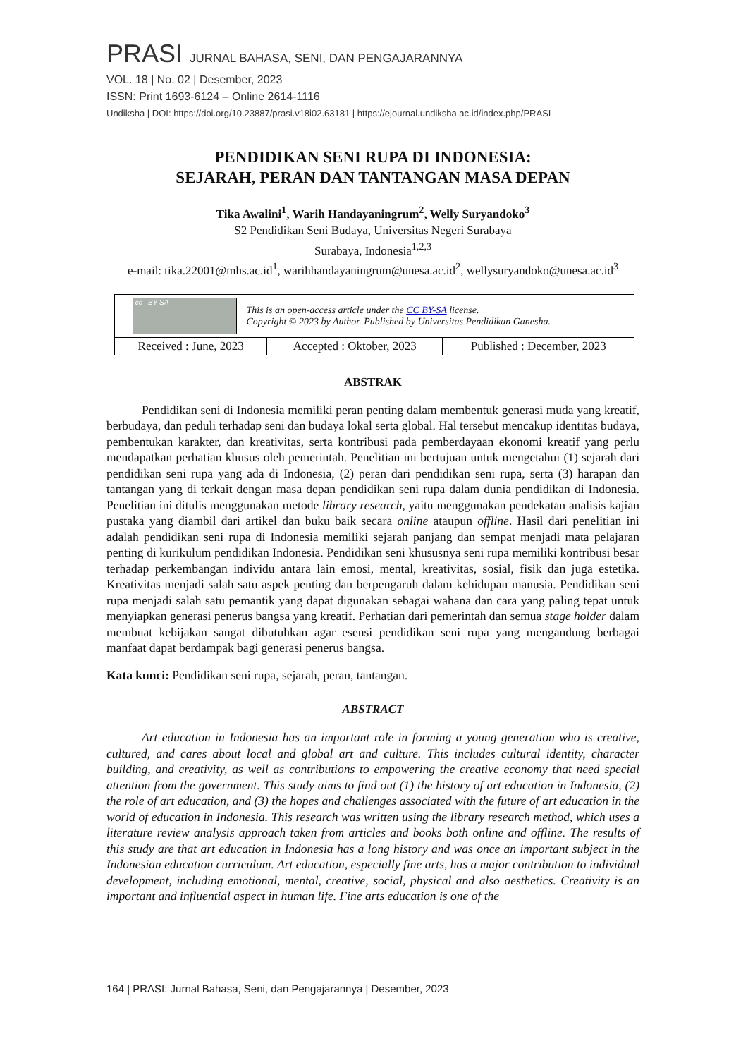PRASI JURNAL BAHASA, SENI, DAN PENGAJARANNYA
VOL. 18 | No. 02 | Desember, 2023
ISSN: Print 1693-6124 – Online 2614-1116
Undiksha | DOI: https://doi.org/10.23887/prasi.v18i02.63181 | https://ejournal.undiksha.ac.id/index.php/PRASI
PENDIDIKAN SENI RUPA DI INDONESIA:
SEJARAH, PERAN DAN TANTANGAN MASA DEPAN
Tika Awalini<sup>1</sup>, Warih Handayaningrum<sup>2</sup>, Welly Suryandoko<sup>3</sup>
S2 Pendidikan Seni Budaya, Universitas Negeri Surabaya
Surabaya, Indonesia<sup>1,2,3</sup>
e-mail: tika.22001@mhs.ac.id<sup>1</sup>, warihhandayaningrum@unesa.ac.id<sup>2</sup>, wellysuryandoko@unesa.ac.id<sup>3</sup>
| cc BY SA This is an open-access article under the CC BY-SA license. Copyright © 2023 by Author. Published by Universitas Pendidikan Ganesha. | | |
| Received : June, 2023 | Accepted : Oktober, 2023 | Published : December, 2023 |
ABSTRAK
Pendidikan seni di Indonesia memiliki peran penting dalam membentuk generasi muda yang kreatif, berbudaya, dan peduli terhadap seni dan budaya lokal serta global. Hal tersebut mencakup identitas budaya, pembentukan karakter, dan kreativitas, serta kontribusi pada pemberdayaan ekonomi kreatif yang perlu mendapatkan perhatian khusus oleh pemerintah. Penelitian ini bertujuan untuk mengetahui (1) sejarah dari pendidikan seni rupa yang ada di Indonesia, (2) peran dari pendidikan seni rupa, serta (3) harapan dan tantangan yang di terkait dengan masa depan pendidikan seni rupa dalam dunia pendidikan di Indonesia. Penelitian ini ditulis menggunakan metode library research, yaitu menggunakan pendekatan analisis kajian pustaka yang diambil dari artikel dan buku baik secara online ataupun offline. Hasil dari penelitian ini adalah pendidikan seni rupa di Indonesia memiliki sejarah panjang dan sempat menjadi mata pelajaran penting di kurikulum pendidikan Indonesia. Pendidikan seni khususnya seni rupa memiliki kontribusi besar terhadap perkembangan individu antara lain emosi, mental, kreativitas, sosial, fisik dan juga estetika. Kreativitas menjadi salah satu aspek penting dan berpengaruh dalam kehidupan manusia. Pendidikan seni rupa menjadi salah satu pemantik yang dapat digunakan sebagai wahana dan cara yang paling tepat untuk menyiapkan generasi penerus bangsa yang kreatif. Perhatian dari pemerintah dan semua stage holder dalam membuat kebijakan sangat dibutuhkan agar esensi pendidikan seni rupa yang mengandung berbagai manfaat dapat berdampak bagi generasi penerus bangsa.
Kata kunci: Pendidikan seni rupa, sejarah, peran, tantangan.
ABSTRACT
Art education in Indonesia has an important role in forming a young generation who is creative, cultured, and cares about local and global art and culture. This includes cultural identity, character building, and creativity, as well as contributions to empowering the creative economy that need special attention from the government. This study aims to find out (1) the history of art education in Indonesia, (2) the role of art education, and (3) the hopes and challenges associated with the future of art education in the world of education in Indonesia. This research was written using the library research method, which uses a literature review analysis approach taken from articles and books both online and offline. The results of this study are that art education in Indonesia has a long history and was once an important subject in the Indonesian education curriculum. Art education, especially fine arts, has a major contribution to individual development, including emotional, mental, creative, social, physical and also aesthetics. Creativity is an important and influential aspect in human life. Fine arts education is one of the
164 | PRASI: Jurnal Bahasa, Seni, dan Pengajarannya | Desember, 2023